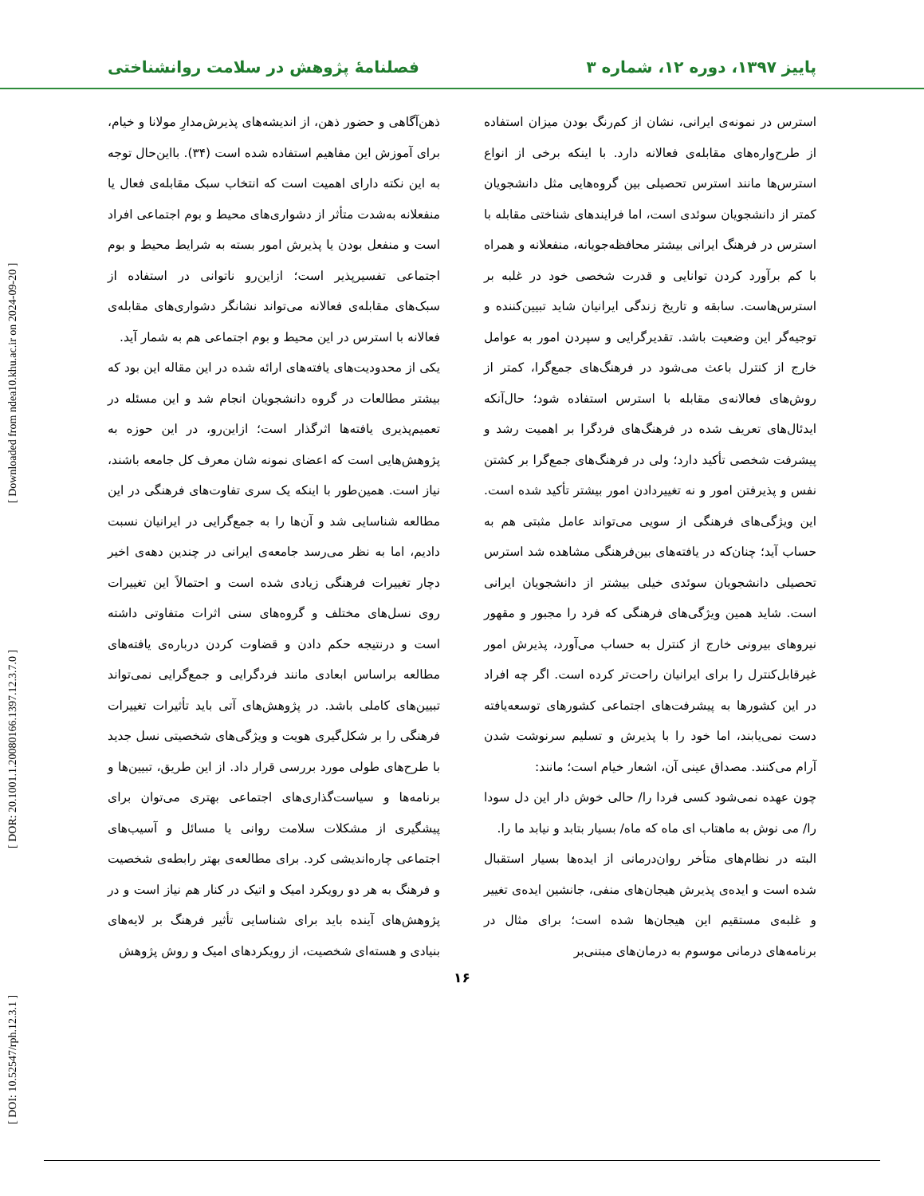پاییز ۱۳۹۷، دوره ۱۲، شماره ۳ فصلنامهٔ پژوهش در سلامت روانشناختی
استرس در نمونه‌ی ایرانی، نشان از کم‌رنگ بودن میزان استفاده از طرح‌واره‌های مقابله‌ی فعالانه دارد. با اینکه برخی از انواع استرس‌ها مانند استرس تحصیلی بین گروه‌هایی مثل دانشجویان کمتر از دانشجویان سوئدی است، اما فرایندهای شناختی مقابله با استرس در فرهنگ ایرانی بیشتر محافظه‌جویانه، منفعلانه و همراه با کم برآورد کردن توانایی و قدرت شخصی خود در غلبه بر استرس‌هاست. سابقه و تاریخ زندگی ایرانیان شاید تبیین‌کننده و توجیه‌گر این وضعیت باشد. تقدیرگرایی و سپردن امور به عوامل خارج از کنترل باعث می‌شود در فرهنگ‌های جمع‌گرا، کمتر از روش‌های فعالانه‌ی مقابله با استرس استفاده شود؛ حال‌آنکه ایدئال‌های تعریف شده در فرهنگ‌های فردگرا بر اهمیت رشد و پیشرفت شخصی تأکید دارد؛ ولی در فرهنگ‌های جمع‌گرا بر کشتن نفس و پذیرفتن امور و نه تغییردادن امور بیشتر تأکید شده است. این ویژگی‌های فرهنگی از سویی می‌تواند عامل مثبتی هم به حساب آید؛ چنان‌که در یافته‌های بین‌فرهنگی مشاهده شد استرس تحصیلی دانشجویان سوئدی خیلی بیشتر از دانشجویان ایرانی است. شاید همین ویژگی‌های فرهنگی که فرد را مجبور و مقهور نیروهای بیرونی خارج از کنترل به حساب می‌آورد، پذیرش امور غیرقابل‌کنترل را برای ایرانیان راحت‌تر کرده است. اگر چه افراد در این کشورها به پیشرفت‌های اجتماعی کشورهای توسعه‌یافته دست نمی‌یابند، اما خود را با پذیرش و تسلیم سرنوشت شدن آرام می‌کنند. مصداق عینی آن، اشعار خیام است؛ مانند:
چون عهده نمی‌شود کسی فردا را/ حالی خوش دار این دل سودا را/ می نوش به ماهتاب ای ماه که ماه/ بسیار بتابد و نیابد ما را.
البته در نظام‌های متأخر روان‌درمانی از ایده‌ها بسیار استقبال شده است و ایده‌ی پذیرش هیجان‌های منفی، جانشین ایده‌ی تغییر و غلبه‌ی مستقیم این هیجان‌ها شده است؛ برای مثال در برنامه‌های درمانی موسوم به درمان‌های مبتنی‌بر
ذهن‌آگاهی و حضور ذهن، از اندیشه‌های پذیرش‌مدارِ مولانا و خیام، برای آموزش این مفاهیم استفاده شده است (۳۴). بااین‌حال توجه به این نکته دارای اهمیت است که انتخاب سبک مقابله‌ی فعال یا منفعلانه به‌شدت متأثر از دشواری‌های محیط و بوم اجتماعی افراد است و منفعل بودن یا پذیرش امور بسته به شرایط محیط و بوم اجتماعی تفسیرپذیر است؛ ازاین‌رو ناتوانی در استفاده از سبک‌های مقابله‌ی فعالانه می‌تواند نشانگر دشواری‌های مقابله‌ی فعالانه با استرس در این محیط و بوم اجتماعی هم به شمار آید.
یکی از محدودیت‌های یافته‌های ارائه شده در این مقاله این بود که بیشتر مطالعات در گروه دانشجویان انجام شد و این مسئله در تعمیم‌پذیری یافته‌ها اثرگذار است؛ ازاین‌رو، در این حوزه به پژوهش‌هایی است که اعضای نمونه شان معرف کل جامعه باشند، نیاز است. همین‌طور با اینکه یک سری تفاوت‌های فرهنگی در این مطالعه شناسایی شد و آن‌ها را به جمع‌گرایی در ایرانیان نسبت دادیم، اما به نظر می‌رسد جامعه‌ی ایرانی در چندین دهه‌ی اخیر دچار تغییرات فرهنگی زیادی شده است و احتمالاً این تغییرات روی نسل‌های مختلف و گروه‌های سنی اثرات متفاوتی داشته است و درنتیجه حکم دادن و قضاوت کردن درباره‌ی یافته‌های مطالعه براساس ابعادی مانند فردگرایی و جمع‌گرایی نمی‌تواند تبیین‌های کاملی باشد. در پژوهش‌های آتی باید تأثیرات تغییرات فرهنگی را بر شکل‌گیری هویت و ویژگی‌های شخصیتی نسل جدید با طرح‌های طولی مورد بررسی قرار داد. از این طریق، تبیین‌ها و برنامه‌ها و سیاست‌گذاری‌های اجتماعی بهتری می‌توان برای پیشگیری از مشکلات سلامت روانی یا مسائل و آسیب‌های اجتماعی چاره‌اندیشی کرد. برای مطالعه‌ی بهتر رابطه‌ی شخصیت و فرهنگ به هر دو رویکرد امیک و اتیک در کنار هم نیاز است و در پژوهش‌های آینده باید برای شناسایی تأثیر فرهنگ بر لایه‌های بنیادی و هسته‌ای شخصیت، از رویکردهای امیک و روش پژوهش
۱۶
[ DOI: 10.52547/rph.12.3.1 ] [ DOR: 20.1001.1.20080166.1397.12.3.7.0 ] [ Downloaded from ndea10.khu.ac.ir on 2024-09-20 ]